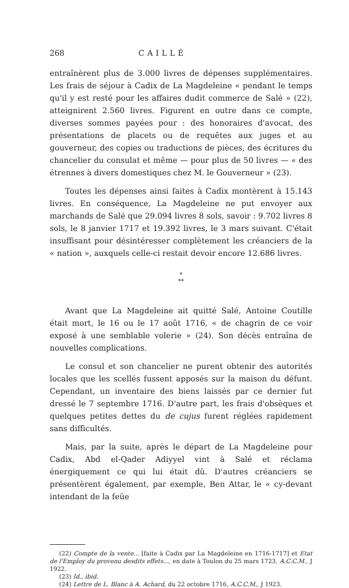268 CAILLÉ
entraînèrent plus de 3.000 livres de dépenses supplémentaires. Les frais de séjour à Cadix de La Magdeleine « pendant le temps qu'il y est resté pour les affaires dudit commerce de Salé » (22), atteignirent 2.560 livres. Figurent en outre dans ce compte, diverses sommes payées pour : des honoraires d'avocat, des présentations de placets ou de requêtes aux juges et au gouverneur, des copies ou traductions de pièces, des écritures du chancelier du consulat et même — pour plus de 50 livres — « des étrennes à divers domestiques chez M. le Gouverneur » (23).
Toutes les dépenses ainsi faites à Cadix montèrent à 15.143 livres. En conséquence, La Magdeleine ne put envoyer aux marchands de Salé que 29.094 livres 8 sols, savoir : 9.702 livres 8 sols, le 8 janvier 1717 et 19.392 livres, le 3 mars suivant. C'était insuffisant pour désintéresser complètement les créanciers de la « nation », auxquels celle-ci restait devoir encore 12.686 livres.
*
**
Avant que La Magdeleine ait quitté Salé, Antoine Coutille était mort, le 16 ou le 17 août 1716, « de chagrin de ce voir exposé à une semblable volerie » (24). Son décès entraîna de nouvelles complications.
Le consul et son chancelier ne purent obtenir des autorités locales que les scellés fussent apposés sur la maison du défunt. Cependant, un inventaire des biens laissés par ce dernier fut dressé le 7 septembre 1716. D'autre part, les frais d'obsèques et quelques petites dettes du de cujus furent réglées rapidement sans difficultés.
Mais, par la suite, après le départ de La Magdeleine pour Cadix, Abd el-Qader Adiyyel vint à Salé et réclama énergiquement ce qui lui était dû. D'autres créanciers se présentèrent également, par exemple, Ben Attar, le « cy-devant intendant de la feüe
(22) Compte de la vente... [faite à Cadix par La Magdeleine en 1716-1717] et Etat de l'Employ du provenu desdits effets..., en date à Toulon du 25 mars 1723, A.C.C.M., J 1922.
(23) Id., ibid.
(24) Lettre de L. Blanc à A. Achard, du 22 octobre 1716, A.C.C.M., J 1923.